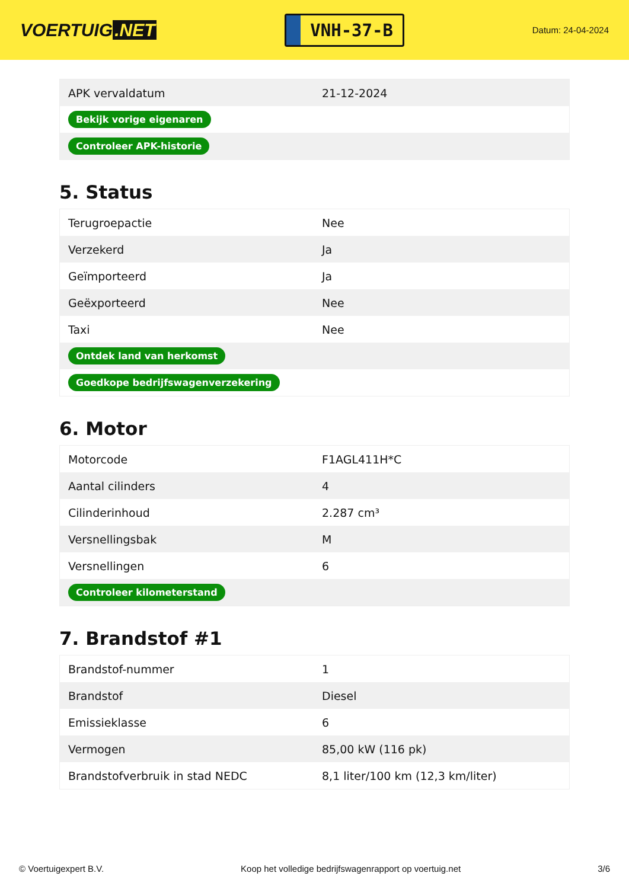VOERTUIG.NET
VNH-37-B
Datum: 24-04-2024
| APK vervaldatum | 21-12-2024 |
| Bekijk vorige eigenaren | |
| Controleer APK-historie | |
5. Status
| Terugroepactie | Nee |
| Verzekerd | Ja |
| Geïmporteerd | Ja |
| Geëxporteerd | Nee |
| Taxi | Nee |
| Ontdek land van herkomst | |
| Goedkope bedrijfswagenverzekering | |
6. Motor
| Motorcode | F1AGL411H*C |
| Aantal cilinders | 4 |
| Cilinderinhoud | 2.287 cm³ |
| Versnellingsbak | M |
| Versnellingen | 6 |
| Controleer kilometerstand | |
7. Brandstof #1
| Brandstof-nummer | 1 |
| Brandstof | Diesel |
| Emissieklasse | 6 |
| Vermogen | 85,00 kW (116 pk) |
| Brandstofverbruik in stad NEDC | 8,1 liter/100 km (12,3 km/liter) |
© Voertuigexpert B.V. Koop het volledige bedrijfswagenrapport op voertuig.net 3/6